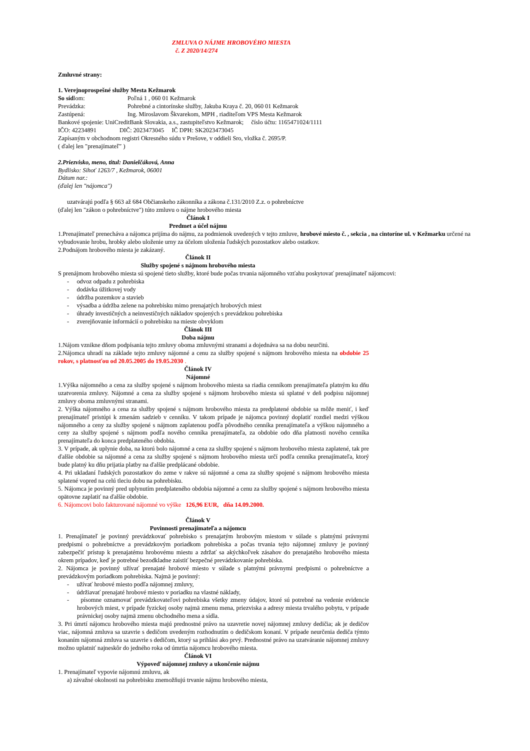ZMLUVA O NÁJME HROBOVÉHO MIESTA
č. Z 2020/14/274
Zmluvné strany:
1. Verejnoprospešné služby Mesta Kežmarok
So sídlom: Poľná 1 , 060 01 Kežmarok
Prevádzka: Pohrebné a cintorínske služby, Jakuba Kraya č. 20, 060 01 Kežmarok
Zastúpená: Ing. Miroslavom Škvarekom, MPH , riaditeľom VPS Mesta Kežmarok
Bankové spojenie: UniCreditBank Slovakia, a.s., zastupiteľstvo Kežmarok; číslo účtu: 1165471024/1111
IČO: 42234891 DIČ: 2023473045 IČ DPH: SK2023473045
Zapísaným v obchodnom registri Okresného súdu v Prešove, v oddieli Sro, vložka č. 2695/P.
( ďalej len ″prenajímateľ″ )
2.Priezvisko, meno, titul: Danielčáková, Anna
Bydlisko: Sihoť 1263/7 , Kežmarok, 06001
Dátum nar.:
(ďalej len "nájomca")
uzatvárajú podľa § 663 až 684 Občianskeho zákonníka a zákona č.131/2010 Z.z. o pohrebníctve
(ďalej len "zákon o pohrebníctve") túto zmluvu o nájme hrobového miesta
Článok I
Predmet a účel nájmu
1.Prenajímateľ prenecháva a nájomca prijíma do nájmu, za podmienok uvedených v tejto zmluve, hrobové miesto č. , sekcia , na cintoríne ul. v Kežmarku určené na vybudovanie hrobu, hrobky alebo uloženie urny za účelom uloženia ľudských pozostatkov alebo ostatkov.
2.Podnájom hrobového miesta je zakázaný.
Článok II
Služby spojené s nájmom hrobového miesta
S prenájmom hrobového miesta sú spojené tieto služby, ktoré bude počas trvania nájomného vzťahu poskytovať prenajímateľ nájomcovi:
- odvoz odpadu z pohrebiska
- dodávka úžitkovej vody
- údržba pozemkov a stavieb
- výsadba a údržba zelene na pohrebisku mimo prenajatých hrobových miest
- úhrady investičných a neinvestičných nákladov spojených s prevádzkou pohrebiska
- zverejňovanie informácií o pohrebisku na mieste obvyklom
Článok III
Doba nájmu
1.Nájom vznikne dňom podpísania tejto zmluvy oboma zmluvnými stranami a dojednáva sa na dobu neurčitú.
2.Nájomca uhradí na základe tejto zmluvy nájomné a cenu za služby spojené s nájmom hrobového miesta na obdobie 25 rokov, s platnosťou od 20.05.2005 do 19.05.2030 .
Článok IV
Nájomné
1.Výška nájomného a cena za služby spojené s nájmom hrobového miesta sa riadia cenníkom prenajímateľa platným ku dňu uzatvorenia zmluvy. Nájomné a cena za služby spojené s nájmom hrobového miesta sú splatné v deň podpisu nájomnej zmluvy oboma zmluvnými stranami.
2. Výška nájomného a cena za služby spojené s nájmom hrobového miesta za predplatené obdobie sa môže meniť, i keď prenajímateľ pristúpi k zmenám sadzieb v cenníku. V takom prípade je nájomca povinný doplatiť rozdiel medzi výškou nájomného a ceny za služby spojené s nájmom zaplatenou podľa pôvodného cenníka prenajímateľa a výškou nájomného a ceny za služby spojené s nájmom podľa nového cenníka prenajímateľa, za obdobie odo dňa platnosti nového cenníka prenajímateľa do konca predplateného obdobia.
3. V prípade, ak uplynie doba, na ktorú bolo nájomné a cena za služby spojené s nájmom hrobového miesta zaplatené, tak pre ďalšie obdobie sa nájomné a cena za služby spojené s nájmom hrobového miesta určí podľa cenníka prenajímateľa, ktorý bude platný ku dňu prijatia platby na ďalšie predplácané obdobie.
4. Pri ukladaní ľudských pozostatkov do zeme v rakve sú nájomné a cena za služby spojené s nájmom hrobového miesta splatené vopred na celú tleciu dobu na pohrebisku.
5. Nájomca je povinný pred uplynutím predplateného obdobia nájomné a cenu za služby spojené s nájmom hrobového miesta opätovne zaplatiť na ďalšie obdobie.
6. Nájomcovi bolo fakturované nájomné vo výške 126,96 EUR, dňa 14.09.2000.
Článok V
Povinnosti prenajímateľa a nájomcu
1. Prenajímateľ je povinný prevádzkovať pohrebisko s prenajatým hrobovým miestom v súlade s platnými právnymi predpismi o pohrebníctve a prevádzkovým poriadkom pohrebiska a počas trvania tejto nájomnej zmluvy je povinný zabezpečiť prístup k prenajatému hrobovému miestu a zdržať sa akýchkoľvek zásahov do prenajatého hrobového miesta okrem prípadov, keď je potrebné bezodkladne zaistiť bezpečné prevádzkovanie pohrebiska.
2. Nájomca je povinný užívať prenajaté hrobové miesto v súlade s platnými právnymi predpismi o pohrebníctve a prevádzkovým poriadkom pohrebiska. Najmä je povinný:
- užívať hrobové miesto podľa nájomnej zmluvy,
- údržiavať prenajaté hrobové miesto v poriadku na vlastné náklady,
- písomne oznamovať prevádzkovateľovi pohrebiska všetky zmeny údajov, ktoré sú potrebné na vedenie evidencie hrobových miest, v prípade fyzickej osoby najmä zmenu mena, priezviska a adresy miesta trvalého pobytu, v prípade právnickej osoby najmä zmenu obchodného mena a sídla.
3. Pri úmrtí nájomcu hrobového miesta majú prednostné právo na uzavretie novej nájomnej zmluvy dedičia; ak je dedičov viac, nájomná zmluva sa uzavrie s dedičom uvedeným rozhodnutím o dedičskom konaní. V prípade neurčenia dediča týmto konaním nájomná zmluva sa uzavrie s dedičom, ktorý sa prihlási ako prvý. Prednostné právo na uzatváranie nájomnej zmluvy možno uplatniť najneskôr do jedného roka od úmrtia nájomcu hrobového miesta.
Článok VI
Výpoveď nájomnej zmluvy a ukončenie nájmu
1. Prenajímateľ vypovie nájomnú zmluvu, ak
a) závažné okolnosti na pohrebisku znemožňujú trvanie nájmu hrobového miesta,